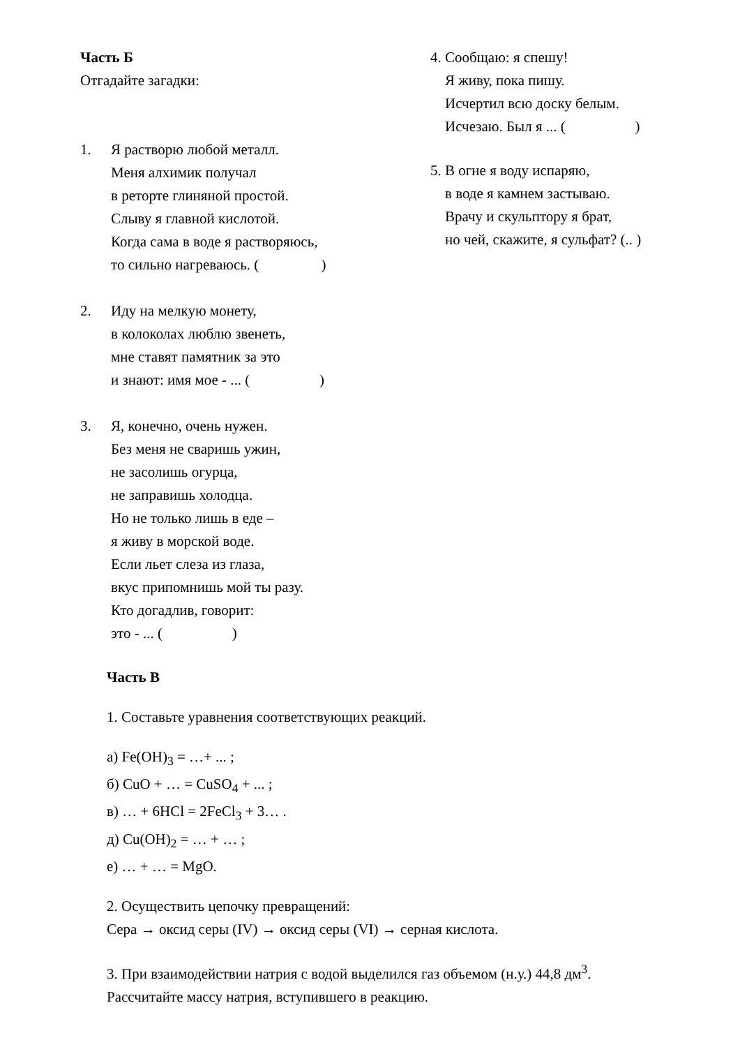Часть Б
Отгадайте загадки:
1. Я растворю любой металл.
Меня алхимик получал
в реторте глиняной простой.
Слыву я главной кислотой.
Когда сама в воде я растворяюсь,
то сильно нагреваюсь. ( )
2. Иду на мелкую монету,
в колоколах люблю звенеть,
мне ставят памятник за это
и знают: имя мое - ... ( )
3. Я, конечно, очень нужен.
Без меня не сваришь ужин,
не засолишь огурца,
не заправишь холодца.
Но не только лишь в еде –
я живу в морской воде.
Если льет слеза из глаза,
вкус припомнишь мой ты разу.
Кто догадлив, говорит:
это - ... ( )
4. Сообщаю: я спешу!
Я живу, пока пишу.
Исчертил всю доску белым.
Исчезаю. Был я ... ( )
5. В огне я воду испаряю,
в воде я камнем застываю.
Врачу и скульптору я брат,
но чей, скажите, я сульфат? (.. )
Часть В
1. Составьте уравнения соответствующих реакций.
а) Fe(OH)<sub>3</sub> = …+ ... ;
б) CuO + … = CuSO<sub>4</sub> + ... ;
в) … + 6HCl = 2FeCl<sub>3</sub> + 3… .
д) Cu(OH)<sub>2</sub> = … + … ;
е) … + … = MgO.
2. Осуществить цепочку превращений:
Сера → оксид серы (IV) → оксид серы (VI) → серная кислота.
3. При взаимодействии натрия с водой выделился газ объемом (н.у.) 44,8 дм<sup>3</sup>.
Рассчитайте массу натрия, вступившего в реакцию.